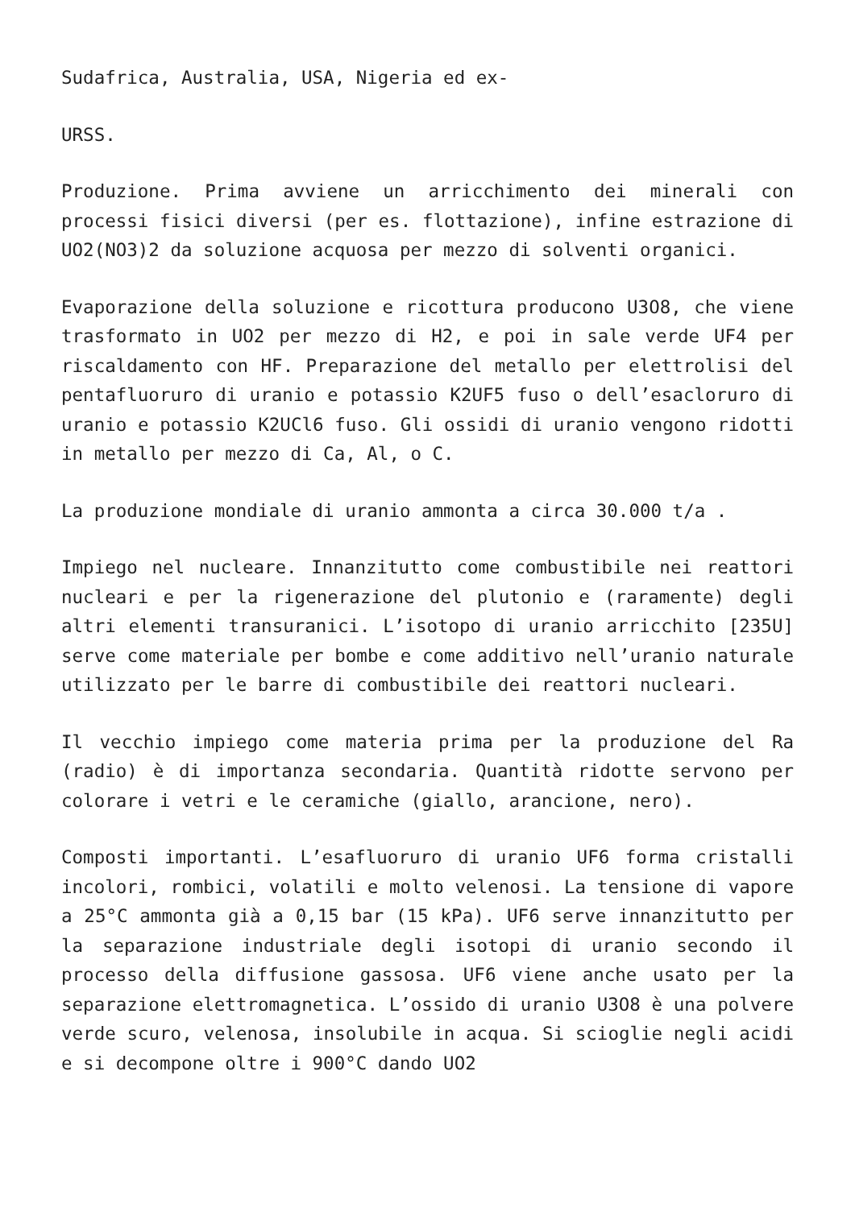Sudafrica, Australia, USA, Nigeria ed ex-
URSS.
Produzione. Prima avviene un arricchimento dei minerali con processi fisici diversi (per es. flottazione), infine estrazione di UO2(NO3)2 da soluzione acquosa per mezzo di solventi organici.
Evaporazione della soluzione e ricottura producono U3O8, che viene trasformato in UO2 per mezzo di H2, e poi in sale verde UF4 per riscaldamento con HF. Preparazione del metallo per elettrolisi del pentafluoruro di uranio e potassio K2UF5 fuso o dell’esacloruro di uranio e potassio K2UCl6 fuso. Gli ossidi di uranio vengono ridotti in metallo per mezzo di Ca, Al, o C.
La produzione mondiale di uranio ammonta a circa 30.000 t/a .
Impiego nel nucleare. Innanzitutto come combustibile nei reattori nucleari e per la rigenerazione del plutonio e (raramente) degli altri elementi transuranici. L’isotopo di uranio arricchito [235U] serve come materiale per bombe e come additivo nell’uranio naturale utilizzato per le barre di combustibile dei reattori nucleari.
Il vecchio impiego come materia prima per la produzione del Ra (radio) è di importanza secondaria. Quantità ridotte servono per colorare i vetri e le ceramiche (giallo, arancione, nero).
Composti importanti. L’esafluoruro di uranio UF6 forma cristalli incolori, rombici, volatili e molto velenosi. La tensione di vapore a 25°C ammonta già a 0,15 bar (15 kPa). UF6 serve innanzitutto per la separazione industriale degli isotopi di uranio secondo il processo della diffusione gassosa. UF6 viene anche usato per la separazione elettromagnetica. L’ossido di uranio U3O8 è una polvere verde scuro, velenosa, insolubile in acqua. Si scioglie negli acidi e si decompone oltre i 900°C dando UO2